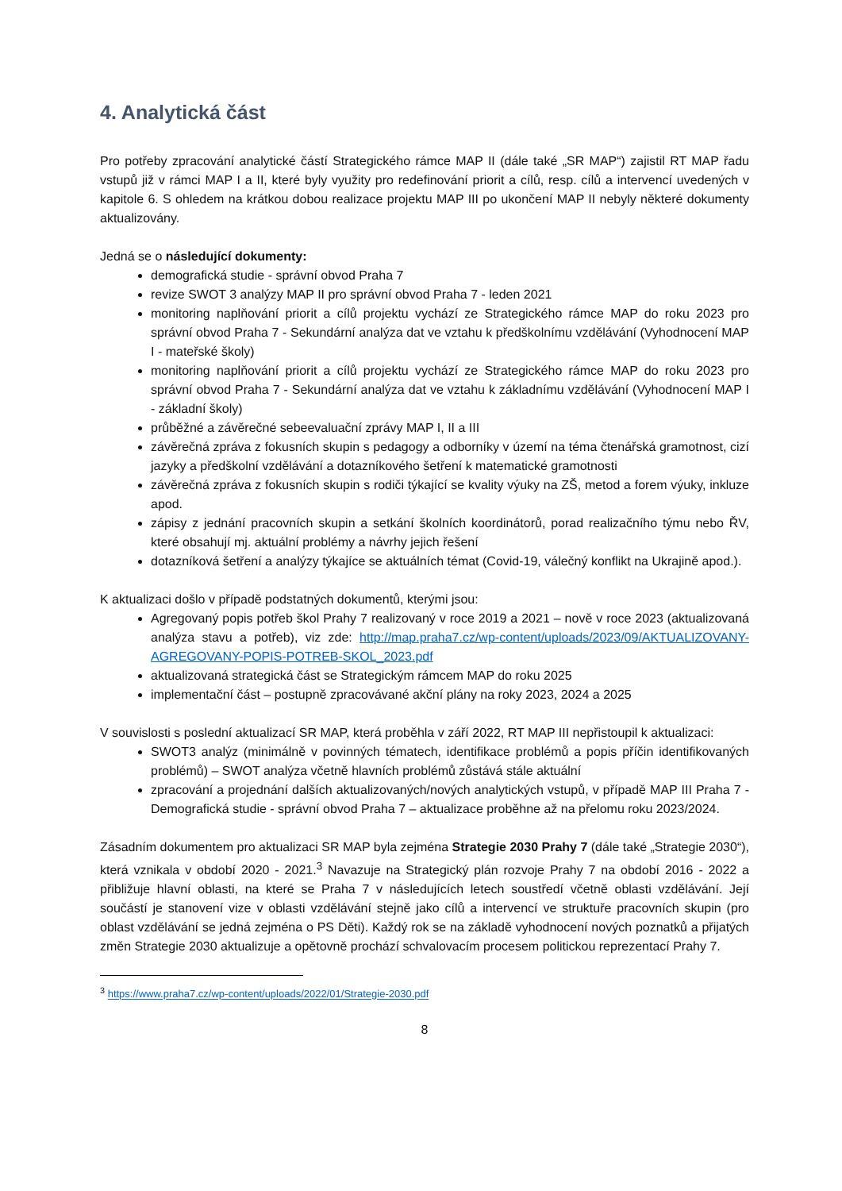4. Analytická část
Pro potřeby zpracování analytické částí Strategického rámce MAP II (dále také „SR MAP“) zajistil RT MAP řadu vstupů již v rámci MAP I a II, které byly využity pro redefinování priorit a cílů, resp. cílů a intervencí uvedených v kapitole 6. S ohledem na krátkou dobou realizace projektu MAP III po ukončení MAP II nebyly některé dokumenty aktualizovány.
Jedná se o následující dokumenty:
demografická studie - správní obvod Praha 7
revize SWOT 3 analýzy MAP II pro správní obvod Praha 7 - leden 2021
monitoring naplňování priorit a cílů projektu vychází ze Strategického rámce MAP do roku 2023 pro správní obvod Praha 7 - Sekundární analýza dat ve vztahu k předškolnímu vzdělávání (Vyhodnocení MAP I - mateřské školy)
monitoring naplňování priorit a cílů projektu vychází ze Strategického rámce MAP do roku 2023 pro správní obvod Praha 7 - Sekundární analýza dat ve vztahu k základnímu vzdělávání (Vyhodnocení MAP I - základní školy)
průběžné a závěrečné sebeevaluační zprávy MAP I, II a III
závěrečná zpráva z fokusních skupin s pedagogy a odborníky v území na téma čtenářská gramotnost, cizí jazyky a předškolní vzdělávání a dotazníkového šetření k matematické gramotnosti
závěrečná zpráva z fokusních skupin s rodiči týkající se kvality výuky na ZŠ, metod a forem výuky, inkluze apod.
zápisy z jednání pracovních skupin a setkání školních koordinátorů, porad realizačního týmu nebo ŘV, které obsahují mj. aktuální problémy a návrhy jejich řešení
dotazníková šetření a analýzy týkajíce se aktuálních témat (Covid-19, válečný konflikt na Ukrajině apod.).
K aktualizaci došlo v případě podstatných dokumentů, kterými jsou:
Agregovaný popis potřeb škol Prahy 7 realizovaný v roce 2019 a 2021 – nově v roce 2023 (aktualizovaná analýza stavu a potřeb), viz zde: http://map.praha7.cz/wp-content/uploads/2023/09/AKTUALIZOVANY-AGREGOVANY-POPIS-POTREB-SKOL_2023.pdf
aktualizovaná strategická část se Strategickým rámcem MAP do roku 2025
implementační část – postupně zpracovávané akční plány na roky 2023, 2024 a 2025
V souvislosti s poslední aktualizací SR MAP, která proběhla v září 2022, RT MAP III nepřistoupil k aktualizaci:
SWOT3 analýz (minimálně v povinných tématech, identifikace problémů a popis příčin identifikovaných problémů) – SWOT analýza včetně hlavních problémů zůstává stále aktuální
zpracování a projednání dalších aktualizovaných/nových analytických vstupů, v případě MAP III Praha 7 - Demografická studie - správní obvod Praha 7 – aktualizace proběhne až na přelomu roku 2023/2024.
Zásadním dokumentem pro aktualizaci SR MAP byla zejména Strategie 2030 Prahy 7 (dále také „Strategie 2030“), která vznikala v období 2020 - 2021.<sup>3</sup> Navazuje na Strategický plán rozvoje Prahy 7 na období 2016 - 2022 a přibližuje hlavní oblasti, na které se Praha 7 v následujících letech soustředí včetně oblasti vzdělávání. Její součástí je stanovení vize v oblasti vzdělávání stejně jako cílů a intervencí ve struktuře pracovních skupin (pro oblast vzdělávání se jedná zejména o PS Děti). Každý rok se na základě vyhodnocení nových poznatků a přijatých změn Strategie 2030 aktualizuje a opětovně prochází schvalovacím procesem politickou reprezentací Prahy 7.
<sup>3</sup> https://www.praha7.cz/wp-content/uploads/2022/01/Strategie-2030.pdf
8